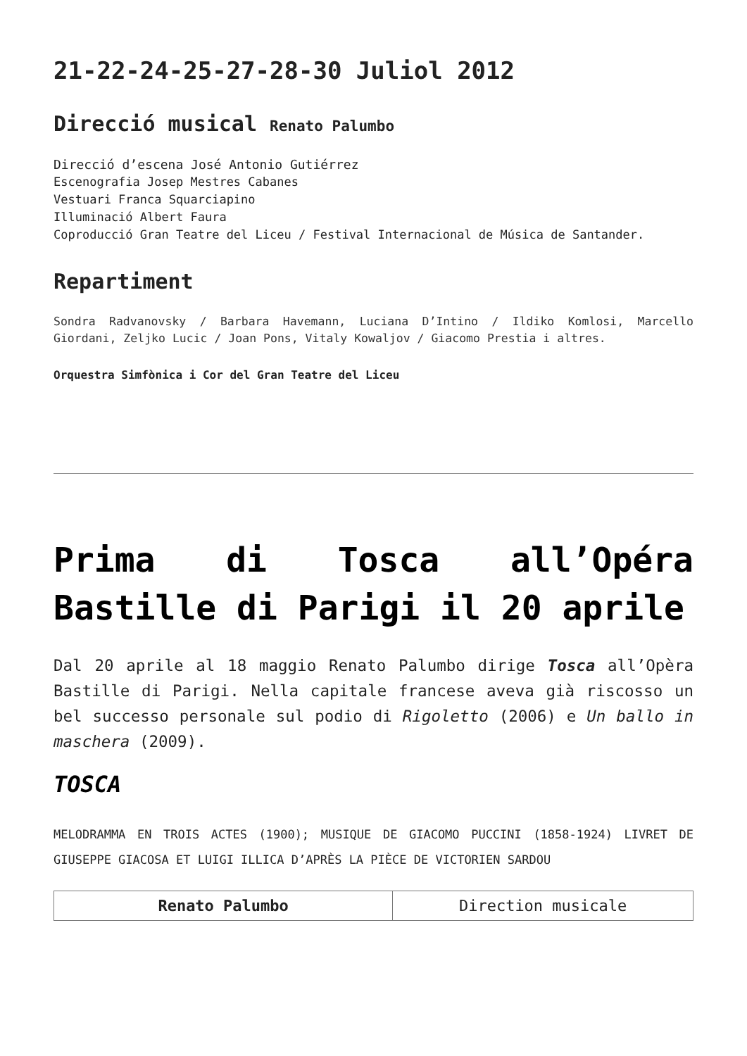21-22-24-25-27-28-30 Juliol 2012
Direcció musical Renato Palumbo
Direcció d’escena José Antonio Gutiérrez
Escenografia Josep Mestres Cabanes
Vestuari Franca Squarciapino
Illuminació Albert Faura
Coproducció Gran Teatre del Liceu / Festival Internacional de Música de Santander.
Repartiment
Sondra Radvanovsky / Barbara Havemann, Luciana D’Intino / Ildiko Komlosi, Marcello Giordani, Zeljko Lucic / Joan Pons, Vitaly Kowaljov / Giacomo Prestia i altres.
Orquestra Simfònica i Cor del Gran Teatre del Liceu
Prima di Tosca all’Opéra Bastille di Parigi il 20 aprile
Dal 20 aprile al 18 maggio Renato Palumbo dirige Tosca all’Opèra Bastille di Parigi. Nella capitale francese aveva già riscosso un bel successo personale sul podio di Rigoletto (2006) e Un ballo in maschera (2009).
TOSCA
MELODRAMMA EN TROIS ACTES (1900); MUSIQUE DE GIACOMO PUCCINI (1858-1924) LIVRET DE GIUSEPPE GIACOSA ET LUIGI ILLICA D’APRÈS LA PIÈCE DE VICTORIEN SARDOU
| Renato Palumbo | Direction musicale |